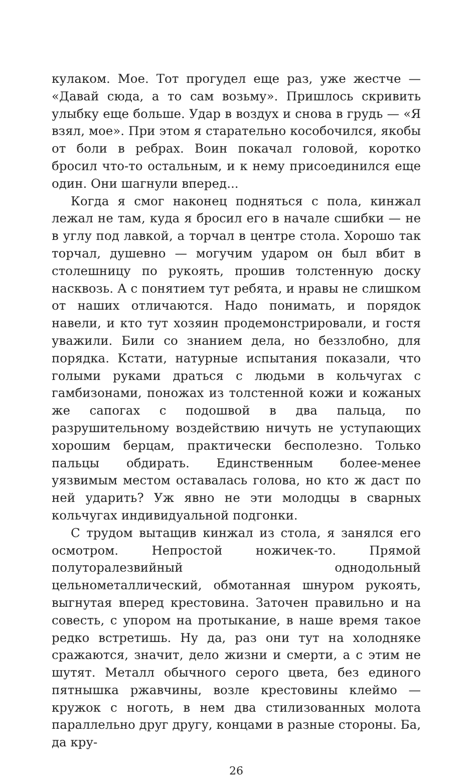кулаком. Мое. Тот прогудел еще раз, уже жестче — «Давай сюда, а то сам возьму». Пришлось скривить улыбку еще больше. Удар в воздух и снова в грудь — «Я взял, мое». При этом я старательно кособочился, якобы от боли в ребрах. Воин покачал головой, коротко бросил что-то остальным, и к нему присоединился еще один. Они шагнули вперед...
Когда я смог наконец подняться с пола, кинжал лежал не там, куда я бросил его в начале сшибки — не в углу под лавкой, а торчал в центре стола. Хорошо так торчал, душевно — могучим ударом он был вбит в столешницу по рукоять, прошив толстенную доску насквозь. А с понятием тут ребята, и нравы не слишком от наших отличаются. Надо понимать, и порядок навели, и кто тут хозяин продемонстрировали, и гостя уважили. Били со знанием дела, но беззлобно, для порядка. Кстати, натурные испытания показали, что голыми руками драться с людьми в кольчугах с гамбизонами, поножах из толстенной кожи и кожаных же сапогах с подошвой в два пальца, по разрушительному воздействию ничуть не уступающих хорошим берцам, практически бесполезно. Только пальцы обдирать. Единственным более-менее уязвимым местом оставалась голова, но кто ж даст по ней ударить? Уж явно не эти молодцы в сварных кольчугах индивидуальной подгонки.
С трудом вытащив кинжал из стола, я занялся его осмотром. Непростой ножичек-то. Прямой полуторалезвийный однодольный цельнометаллический, обмотанная шнуром рукоять, выгнутая вперед крестовина. Заточен правильно и на совесть, с упором на протыкание, в наше время такое редко встретишь. Ну да, раз они тут на холодняке сражаются, значит, дело жизни и смерти, а с этим не шутят. Металл обычного серого цвета, без единого пятнышка ржавчины, возле крестовины клеймо — кружок с ноготь, в нем два стилизованных молота параллельно друг другу, концами в разные стороны. Ба, да кру-
26